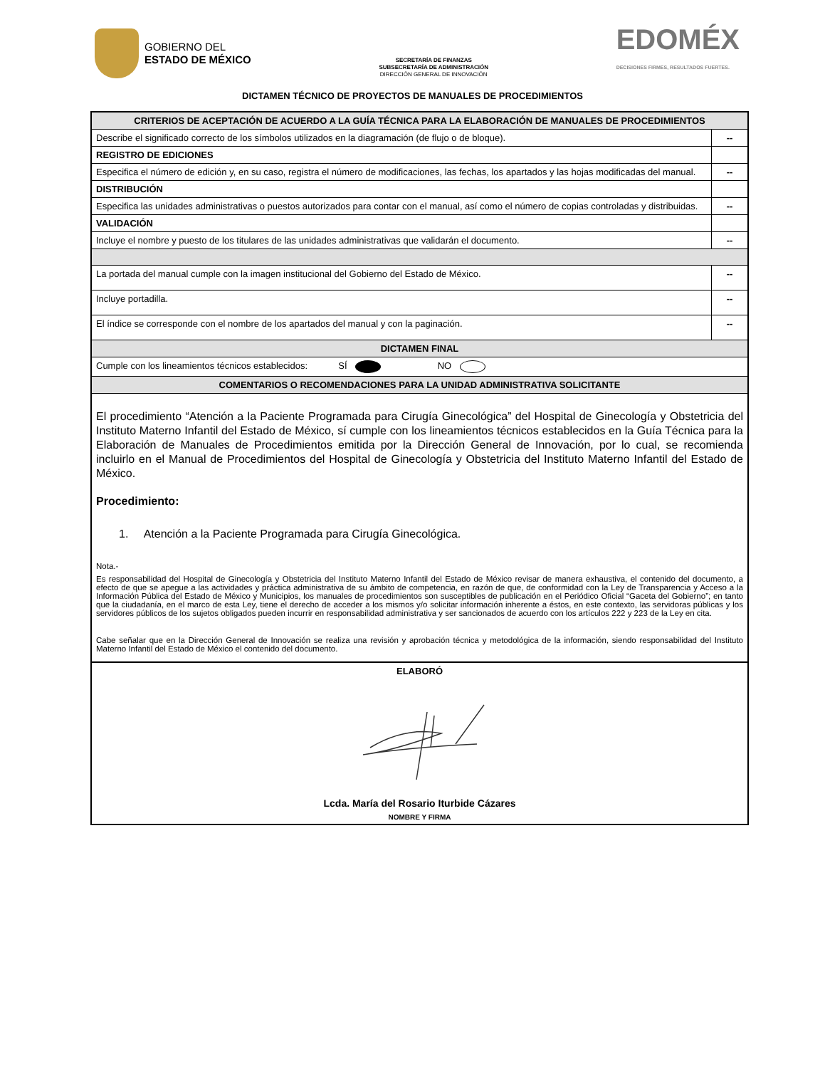GOBIERNO DEL
ESTADO DE MÉXICO
SECRETARÍA DE FINANZAS
SUBSECRETARÍA DE ADMINISTRACIÓN
DIRECCIÓN GENERAL DE INNOVACIÓN
EDOMÉX
DECISIONES FIRMES, RESULTADOS FUERTES.
DICTAMEN TÉCNICO DE PROYECTOS DE MANUALES DE PROCEDIMIENTOS
| CRITERIOS DE ACEPTACIÓN DE ACUERDO A LA GUÍA TÉCNICA PARA LA ELABORACIÓN DE MANUALES DE PROCEDIMIENTOS | |
| --- | --- |
| Describe el significado correcto de los símbolos utilizados en la diagramación (de flujo o de bloque). | -- |
| REGISTRO DE EDICIONES | |
| Especifica el número de edición y, en su caso, registra el número de modificaciones, las fechas, los apartados y las hojas modificadas del manual. | -- |
| DISTRIBUCIÓN | |
| Especifica las unidades administrativas o puestos autorizados para contar con el manual, así como el número de copias controladas y distribuidas. | -- |
| VALIDACIÓN | |
| Incluye el nombre y puesto de los titulares de las unidades administrativas que validarán el documento. | -- |
| La portada del manual cumple con la imagen institucional del Gobierno del Estado de México. | -- |
| Incluye portadilla. | -- |
| El índice se corresponde con el nombre de los apartados del manual y con la paginación. | -- |
| DICTAMEN FINAL | |
| Cumple con los lineamientos técnicos establecidos: SÍ NO | |
| COMENTARIOS O RECOMENDACIONES PARA LA UNIDAD ADMINISTRATIVA SOLICITANTE | |
| El procedimiento “Atención a la Paciente Programada para Cirugía Ginecológica” del Hospital de Ginecología y Obstetricia del Instituto Materno Infantil del Estado de México, sí cumple con los lineamientos técnicos establecidos en la Guía Técnica para la Elaboración de Manuales de Procedimientos emitida por la Dirección General de Innovación, por lo cual, se recomienda incluirlo en el Manual de Procedimientos del Hospital de Ginecología y Obstetricia del Instituto Materno Infantil del Estado de México. Procedimiento: 1. Atención a la Paciente Programada para Cirugía Ginecológica. Nota.- Es responsabilidad del Hospital de Ginecología y Obstetricia del Instituto Materno Infantil del Estado de México revisar de manera exhaustiva, el contenido del documento, a efecto de que se apegue a las actividades y práctica administrativa de su ámbito de competencia, en razón de que, de conformidad con la Ley de Transparencia y Acceso a la Información Pública del Estado de México y Municipios, los manuales de procedimientos son susceptibles de publicación en el Periódico Oficial “Gaceta del Gobierno”; en tanto que la ciudadanía, en el marco de esta Ley, tiene el derecho de acceder a los mismos y/o solicitar información inherente a éstos, en este contexto, las servidoras públicas y los servidores públicos de los sujetos obligados pueden incurrir en responsabilidad administrativa y ser sancionados de acuerdo con los artículos 222 y 223 de la Ley en cita. Cabe señalar que en la Dirección General de Innovación se realiza una revisión y aprobación técnica y metodológica de la información, siendo responsabilidad del Instituto Materno Infantil del Estado de México el contenido del documento. | |
| ELABORÓ Lcda. María del Rosario Iturbide Cázares NOMBRE Y FIRMA | |